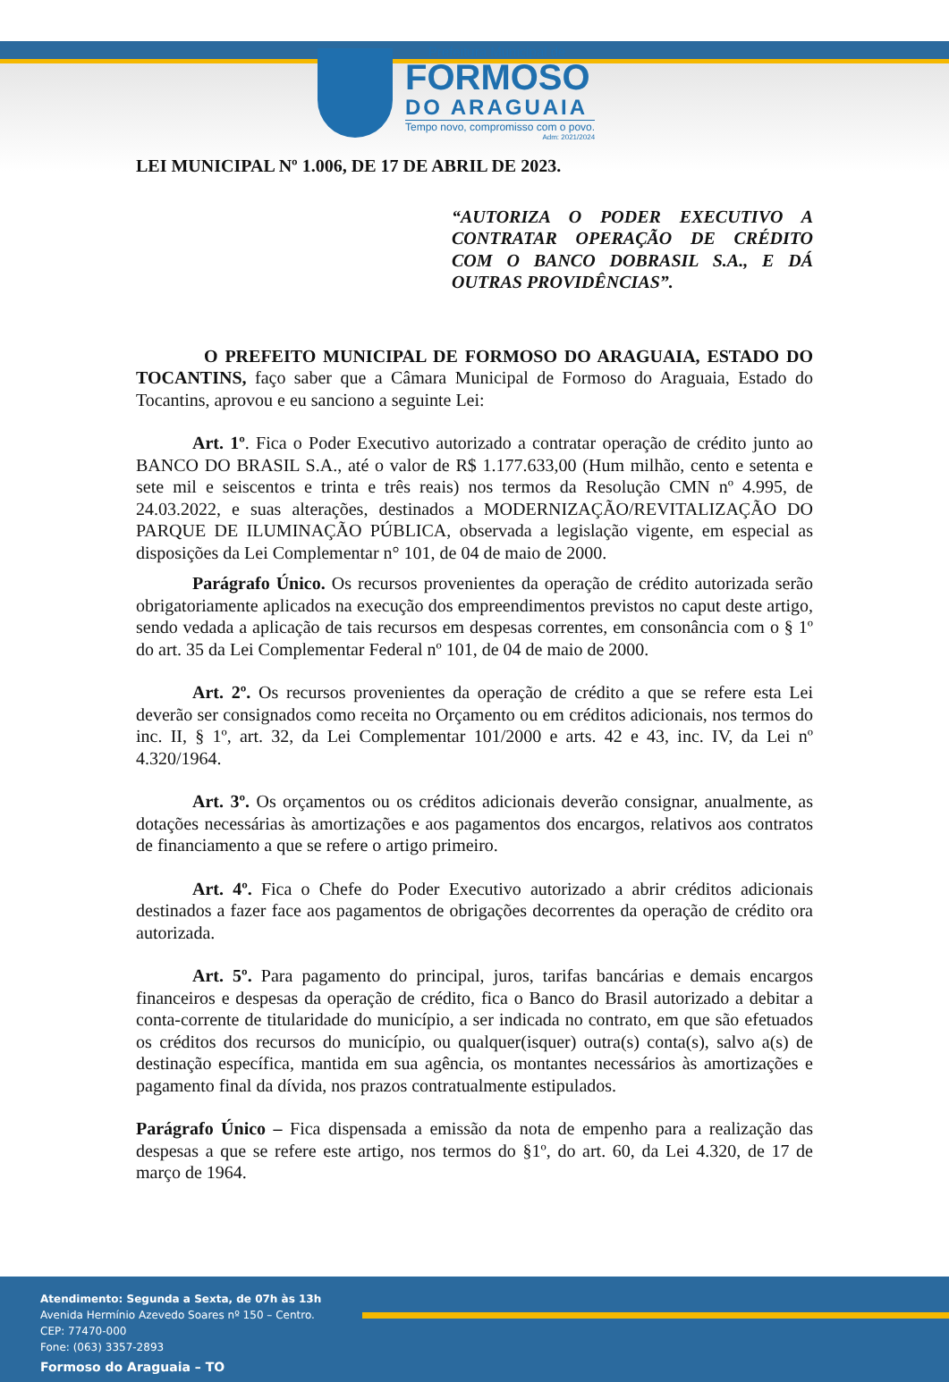Prefeitura Municipal de
FORMOSO
DO ARAGUAIA
Tempo novo, compromisso com o povo.
Adm: 2021/2024
LEI MUNICIPAL Nº 1.006, DE 17 DE ABRIL DE 2023.
“AUTORIZA O PODER EXECUTIVO A CONTRATAR OPERAÇÃO DE CRÉDITO COM O BANCO DOBRASIL S.A., E DÁ OUTRAS PROVIDÊNCIAS”.
O PREFEITO MUNICIPAL DE FORMOSO DO ARAGUAIA, ESTADO DO TOCANTINS, faço saber que a Câmara Municipal de Formoso do Araguaia, Estado do Tocantins, aprovou e eu sanciono a seguinte Lei:
Art. 1º. Fica o Poder Executivo autorizado a contratar operação de crédito junto ao BANCO DO BRASIL S.A., até o valor de R$ 1.177.633,00 (Hum milhão, cento e setenta e sete mil e seiscentos e trinta e três reais) nos termos da Resolução CMN nº 4.995, de 24.03.2022, e suas alterações, destinados a MODERNIZAÇÃO/REVITALIZAÇÃO DO PARQUE DE ILUMINAÇÃO PÚBLICA, observada a legislação vigente, em especial as disposições da Lei Complementar n° 101, de 04 de maio de 2000.
Parágrafo Único. Os recursos provenientes da operação de crédito autorizada serão obrigatoriamente aplicados na execução dos empreendimentos previstos no caput deste artigo, sendo vedada a aplicação de tais recursos em despesas correntes, em consonância com o § 1º do art. 35 da Lei Complementar Federal nº 101, de 04 de maio de 2000.
Art. 2º. Os recursos provenientes da operação de crédito a que se refere esta Lei deverão ser consignados como receita no Orçamento ou em créditos adicionais, nos termos do inc. II, § 1º, art. 32, da Lei Complementar 101/2000 e arts. 42 e 43, inc. IV, da Lei nº 4.320/1964.
Art. 3º. Os orçamentos ou os créditos adicionais deverão consignar, anualmente, as dotações necessárias às amortizações e aos pagamentos dos encargos, relativos aos contratos de financiamento a que se refere o artigo primeiro.
Art. 4º. Fica o Chefe do Poder Executivo autorizado a abrir créditos adicionais destinados a fazer face aos pagamentos de obrigações decorrentes da operação de crédito ora autorizada.
Art. 5º. Para pagamento do principal, juros, tarifas bancárias e demais encargos financeiros e despesas da operação de crédito, fica o Banco do Brasil autorizado a debitar a conta-corrente de titularidade do município, a ser indicada no contrato, em que são efetuados os créditos dos recursos do município, ou qualquer(isquer) outra(s) conta(s), salvo a(s) de destinação específica, mantida em sua agência, os montantes necessários às amortizações e pagamento final da dívida, nos prazos contratualmente estipulados.
Parágrafo Único – Fica dispensada a emissão da nota de empenho para a realização das despesas a que se refere este artigo, nos termos do §1º, do art. 60, da Lei 4.320, de 17 de março de 1964.
Atendimento: Segunda a Sexta, de 07h às 13h
Avenida Hermínio Azevedo Soares nº 150 – Centro.
CEP: 77470-000
Fone: (063) 3357-2893
Formoso do Araguaia – TO